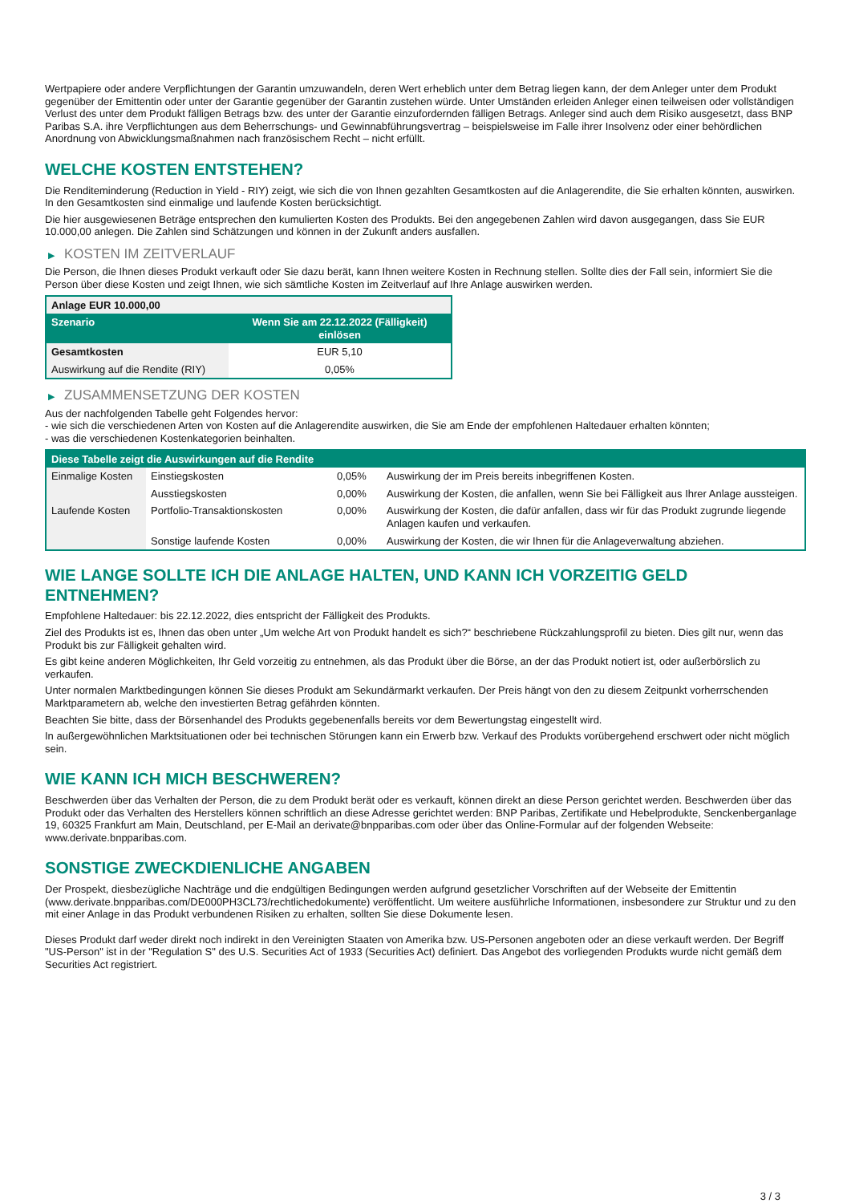Wertpapiere oder andere Verpflichtungen der Garantin umzuwandeln, deren Wert erheblich unter dem Betrag liegen kann, der dem Anleger unter dem Produkt gegenüber der Emittentin oder unter der Garantie gegenüber der Garantin zustehen würde. Unter Umständen erleiden Anleger einen teilweisen oder vollständigen Verlust des unter dem Produkt fälligen Betrags bzw. des unter der Garantie einzufordernden fälligen Betrags. Anleger sind auch dem Risiko ausgesetzt, dass BNP Paribas S.A. ihre Verpflichtungen aus dem Beherrschungs- und Gewinnabführungsvertrag – beispielsweise im Falle ihrer Insolvenz oder einer behördlichen Anordnung von Abwicklungsmaßnahmen nach französischem Recht – nicht erfüllt.
WELCHE KOSTEN ENTSTEHEN?
Die Renditeminderung (Reduction in Yield - RIY) zeigt, wie sich die von Ihnen gezahlten Gesamtkosten auf die Anlagerendite, die Sie erhalten könnten, auswirken. In den Gesamtkosten sind einmalige und laufende Kosten berücksichtigt.
Die hier ausgewiesenen Beträge entsprechen den kumulierten Kosten des Produkts. Bei den angegebenen Zahlen wird davon ausgegangen, dass Sie EUR 10.000,00 anlegen. Die Zahlen sind Schätzungen und können in der Zukunft anders ausfallen.
▶ KOSTEN IM ZEITVERLAUF
Die Person, die Ihnen dieses Produkt verkauft oder Sie dazu berät, kann Ihnen weitere Kosten in Rechnung stellen. Sollte dies der Fall sein, informiert Sie die Person über diese Kosten und zeigt Ihnen, wie sich sämtliche Kosten im Zeitverlauf auf Ihre Anlage auswirken werden.
| Anlage EUR 10.000,00 | |
| --- | --- |
| Szenario | Wenn Sie am 22.12.2022 (Fälligkeit) einlösen |
| Gesamtkosten | EUR 5,10 |
| Auswirkung auf die Rendite (RIY) | 0,05% |
▶ ZUSAMMENSETZUNG DER KOSTEN
Aus der nachfolgenden Tabelle geht Folgendes hervor:
- wie sich die verschiedenen Arten von Kosten auf die Anlagerendite auswirken, die Sie am Ende der empfohlenen Haltedauer erhalten könnten;
- was die verschiedenen Kostenkategorien beinhalten.
| Diese Tabelle zeigt die Auswirkungen auf die Rendite | | | |
| --- | --- | --- | --- |
| Einmalige Kosten | Einstiegskosten | 0,05% | Auswirkung der im Preis bereits inbegriffenen Kosten. |
| | Ausstiegskosten | 0,00% | Auswirkung der Kosten, die anfallen, wenn Sie bei Fälligkeit aus Ihrer Anlage aussteigen. |
| Laufende Kosten | Portfolio-Transaktionskosten | 0,00% | Auswirkung der Kosten, die dafür anfallen, dass wir für das Produkt zugrunde liegende Anlagen kaufen und verkaufen. |
| | Sonstige laufende Kosten | 0,00% | Auswirkung der Kosten, die wir Ihnen für die Anlageverwaltung abziehen. |
WIE LANGE SOLLTE ICH DIE ANLAGE HALTEN, UND KANN ICH VORZEITIG GELD ENTNEHMEN?
Empfohlene Haltedauer: bis 22.12.2022, dies entspricht der Fälligkeit des Produkts.
Ziel des Produkts ist es, Ihnen das oben unter „Um welche Art von Produkt handelt es sich?“ beschriebene Rückzahlungsprofil zu bieten. Dies gilt nur, wenn das Produkt bis zur Fälligkeit gehalten wird.
Es gibt keine anderen Möglichkeiten, Ihr Geld vorzeitig zu entnehmen, als das Produkt über die Börse, an der das Produkt notiert ist, oder außerbörslich zu verkaufen.
Unter normalen Marktbedingungen können Sie dieses Produkt am Sekundärmarkt verkaufen. Der Preis hängt von den zu diesem Zeitpunkt vorherrschenden Marktparametern ab, welche den investierten Betrag gefährden könnten.
Beachten Sie bitte, dass der Börsenhandel des Produkts gegebenenfalls bereits vor dem Bewertungstag eingestellt wird.
In außergewöhnlichen Marktsituationen oder bei technischen Störungen kann ein Erwerb bzw. Verkauf des Produkts vorübergehend erschwert oder nicht möglich sein.
WIE KANN ICH MICH BESCHWEREN?
Beschwerden über das Verhalten der Person, die zu dem Produkt berät oder es verkauft, können direkt an diese Person gerichtet werden. Beschwerden über das Produkt oder das Verhalten des Herstellers können schriftlich an diese Adresse gerichtet werden: BNP Paribas, Zertifikate und Hebelprodukte, Senckenberganlage 19, 60325 Frankfurt am Main, Deutschland, per E-Mail an derivate@bnpparibas.com oder über das Online-Formular auf der folgenden Webseite: www.derivate.bnpparibas.com.
SONSTIGE ZWECKDIENLICHE ANGABEN
Der Prospekt, diesbezügliche Nachträge und die endgültigen Bedingungen werden aufgrund gesetzlicher Vorschriften auf der Webseite der Emittentin (www.derivate.bnpparibas.com/DE000PH3CL73/rechtlichedokumente) veröffentlicht. Um weitere ausführliche Informationen, insbesondere zur Struktur und zu den mit einer Anlage in das Produkt verbundenen Risiken zu erhalten, sollten Sie diese Dokumente lesen.
Dieses Produkt darf weder direkt noch indirekt in den Vereinigten Staaten von Amerika bzw. US-Personen angeboten oder an diese verkauft werden. Der Begriff "US-Person" ist in der "Regulation S" des U.S. Securities Act of 1933 (Securities Act) definiert. Das Angebot des vorliegenden Produkts wurde nicht gemäß dem Securities Act registriert.
3 / 3